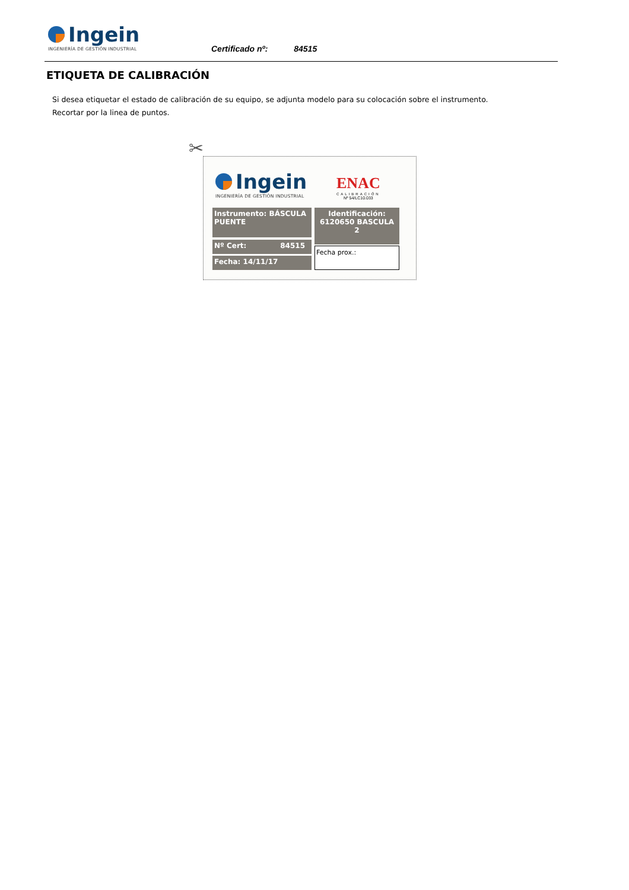Ingein
INGENIERÍA DE GESTIÓN INDUSTRIAL
Certificado nº: 84515
ETIQUETA DE CALIBRACIÓN
Si desea etiquetar el estado de calibración de su equipo, se adjunta modelo para su colocación sobre el instrumento.
Recortar por la linea de puntos.
✂
Ingein
INGENIERÍA DE GESTIÓN INDUSTRIAL
ENAC
CALIBRACIÓN
Nº 54/LC10.033
Instrumento: BÁSCULA PUENTE
Nº Cert: 84515
Fecha: 14/11/17
Identificación:
6120650 BASCULA 2
Fecha prox.: